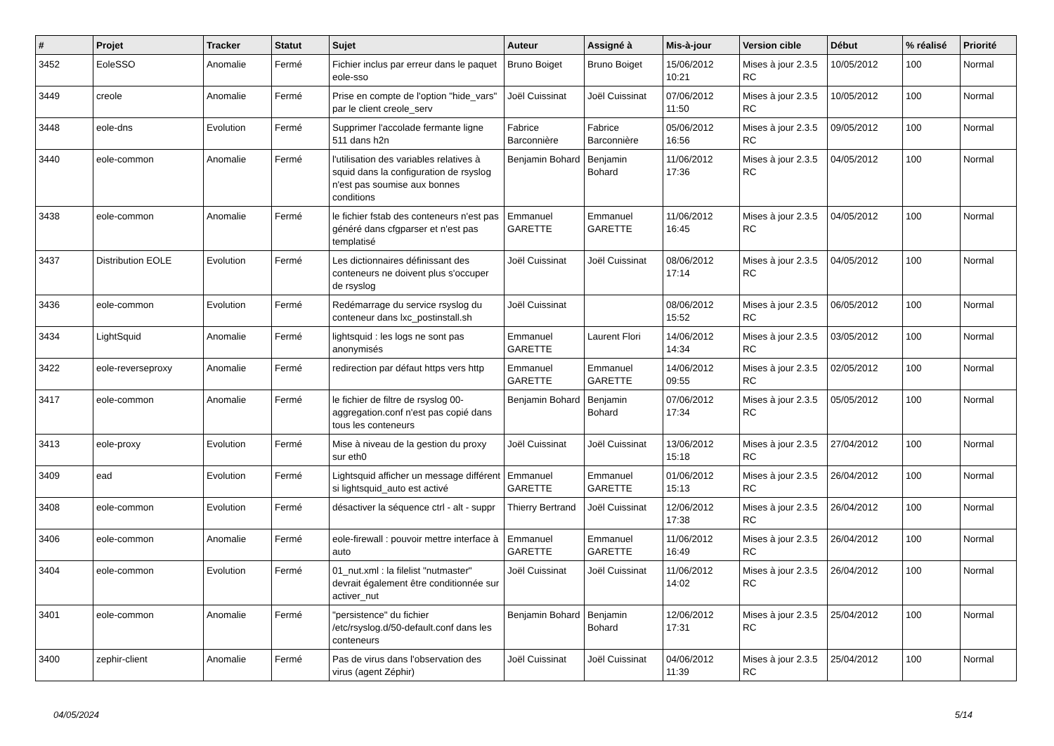| # | Projet | Tracker | Statut | Sujet | Auteur | Assigné à | Mis-à-jour | Version cible | Début | % réalisé | Priorité |
| --- | --- | --- | --- | --- | --- | --- | --- | --- | --- | --- | --- |
| 3452 | EoleSSO | Anomalie | Fermé | Fichier inclus par erreur dans le paquet eole-sso | Bruno Boiget | Bruno Boiget | 15/06/2012 10:21 | Mises à jour 2.3.5 RC | 10/05/2012 | 100 | Normal |
| 3449 | creole | Anomalie | Fermé | Prise en compte de l'option "hide_vars" par le client creole_serv | Joël Cuissinat | Joël Cuissinat | 07/06/2012 11:50 | Mises à jour 2.3.5 RC | 10/05/2012 | 100 | Normal |
| 3448 | eole-dns | Evolution | Fermé | Supprimer l'accolade fermante ligne 511 dans h2n | Fabrice Barconnière | Fabrice Barconnière | 05/06/2012 16:56 | Mises à jour 2.3.5 RC | 09/05/2012 | 100 | Normal |
| 3440 | eole-common | Anomalie | Fermé | l'utilisation des variables relatives à squid dans la configuration de rsyslog n'est pas soumise aux bonnes conditions | Benjamin Bohard | Benjamin Bohard | 11/06/2012 17:36 | Mises à jour 2.3.5 RC | 04/05/2012 | 100 | Normal |
| 3438 | eole-common | Anomalie | Fermé | le fichier fstab des conteneurs n'est pas généré dans cfgparser et n'est pas templatisé | Emmanuel GARETTE | Emmanuel GARETTE | 11/06/2012 16:45 | Mises à jour 2.3.5 RC | 04/05/2012 | 100 | Normal |
| 3437 | Distribution EOLE | Evolution | Fermé | Les dictionnaires définissant des conteneurs ne doivent plus s'occuper de rsyslog | Joël Cuissinat | Joël Cuissinat | 08/06/2012 17:14 | Mises à jour 2.3.5 RC | 04/05/2012 | 100 | Normal |
| 3436 | eole-common | Evolution | Fermé | Redémarrage du service rsyslog du conteneur dans lxc_postinstall.sh | Joël Cuissinat | | 08/06/2012 15:52 | Mises à jour 2.3.5 RC | 06/05/2012 | 100 | Normal |
| 3434 | LightSquid | Anomalie | Fermé | lightsquid : les logs ne sont pas anonymisés | Emmanuel GARETTE | Laurent Flori | 14/06/2012 14:34 | Mises à jour 2.3.5 RC | 03/05/2012 | 100 | Normal |
| 3422 | eole-reverseproxy | Anomalie | Fermé | redirection par défaut https vers http | Emmanuel GARETTE | Emmanuel GARETTE | 14/06/2012 09:55 | Mises à jour 2.3.5 RC | 02/05/2012 | 100 | Normal |
| 3417 | eole-common | Anomalie | Fermé | le fichier de filtre de rsyslog 00-aggregation.conf n'est pas copié dans tous les conteneurs | Benjamin Bohard | Benjamin Bohard | 07/06/2012 17:34 | Mises à jour 2.3.5 RC | 05/05/2012 | 100 | Normal |
| 3413 | eole-proxy | Evolution | Fermé | Mise à niveau de la gestion du proxy sur eth0 | Joël Cuissinat | Joël Cuissinat | 13/06/2012 15:18 | Mises à jour 2.3.5 RC | 27/04/2012 | 100 | Normal |
| 3409 | ead | Evolution | Fermé | Lightsquid afficher un message différent si lightsquid_auto est activé | Emmanuel GARETTE | Emmanuel GARETTE | 01/06/2012 15:13 | Mises à jour 2.3.5 RC | 26/04/2012 | 100 | Normal |
| 3408 | eole-common | Evolution | Fermé | désactiver la séquence ctrl - alt - suppr | Thierry Bertrand | Joël Cuissinat | 12/06/2012 17:38 | Mises à jour 2.3.5 RC | 26/04/2012 | 100 | Normal |
| 3406 | eole-common | Anomalie | Fermé | eole-firewall : pouvoir mettre interface à auto | Emmanuel GARETTE | Emmanuel GARETTE | 11/06/2012 16:49 | Mises à jour 2.3.5 RC | 26/04/2012 | 100 | Normal |
| 3404 | eole-common | Evolution | Fermé | 01_nut.xml : la filelist "nutmaster" devrait également être conditionnée sur activer_nut | Joël Cuissinat | Joël Cuissinat | 11/06/2012 14:02 | Mises à jour 2.3.5 RC | 26/04/2012 | 100 | Normal |
| 3401 | eole-common | Anomalie | Fermé | "persistence" du fichier /etc/rsyslog.d/50-default.conf dans les conteneurs | Benjamin Bohard | Benjamin Bohard | 12/06/2012 17:31 | Mises à jour 2.3.5 RC | 25/04/2012 | 100 | Normal |
| 3400 | zephir-client | Anomalie | Fermé | Pas de virus dans l'observation des virus (agent Zéphir) | Joël Cuissinat | Joël Cuissinat | 04/06/2012 11:39 | Mises à jour 2.3.5 RC | 25/04/2012 | 100 | Normal |
04/05/2024 5/14